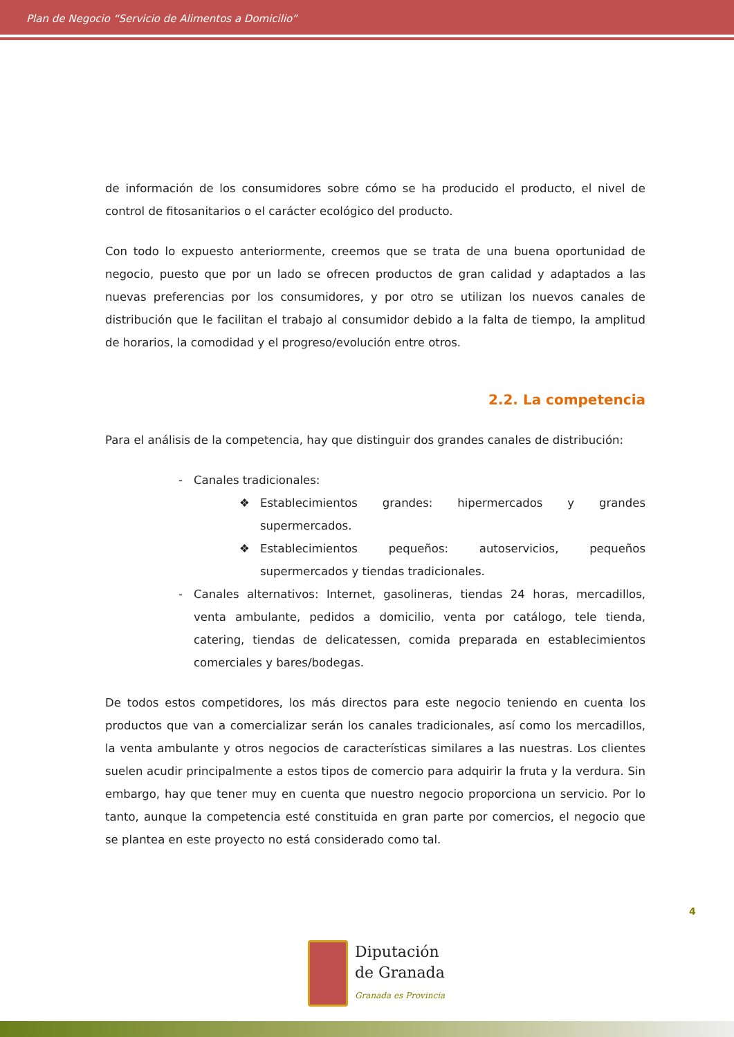Plan de Negocio “Servicio de Alimentos a Domicilio”
de información de los consumidores sobre cómo se ha producido el producto, el nivel de control de fitosanitarios o el carácter ecológico del producto.
Con todo lo expuesto anteriormente, creemos que se trata de una buena oportunidad de negocio, puesto que por un lado se ofrecen productos de gran calidad y adaptados a las nuevas preferencias por los consumidores, y por otro se utilizan los nuevos canales de distribución que le facilitan el trabajo al consumidor debido a la falta de tiempo, la amplitud de horarios, la comodidad y el progreso/evolución entre otros.
2.2. La competencia
Para el análisis de la competencia, hay que distinguir dos grandes canales de distribución:
- Canales tradicionales:
❖ Establecimientos grandes: hipermercados y grandes supermercados.
❖ Establecimientos pequeños: autoservicios, pequeños supermercados y tiendas tradicionales.
- Canales alternativos: Internet, gasolineras, tiendas 24 horas, mercadillos, venta ambulante, pedidos a domicilio, venta por catálogo, tele tienda, catering, tiendas de delicatessen, comida preparada en establecimientos comerciales y bares/bodegas.
De todos estos competidores, los más directos para este negocio teniendo en cuenta los productos que van a comercializar serán los canales tradicionales, así como los mercadillos, la venta ambulante y otros negocios de características similares a las nuestras. Los clientes suelen acudir principalmente a estos tipos de comercio para adquirir la fruta y la verdura. Sin embargo, hay que tener muy en cuenta que nuestro negocio proporciona un servicio. Por lo tanto, aunque la competencia esté constituida en gran parte por comercios, el negocio que se plantea en este proyecto no está considerado como tal.
4
Diputación
de Granada
Granada es Provincia